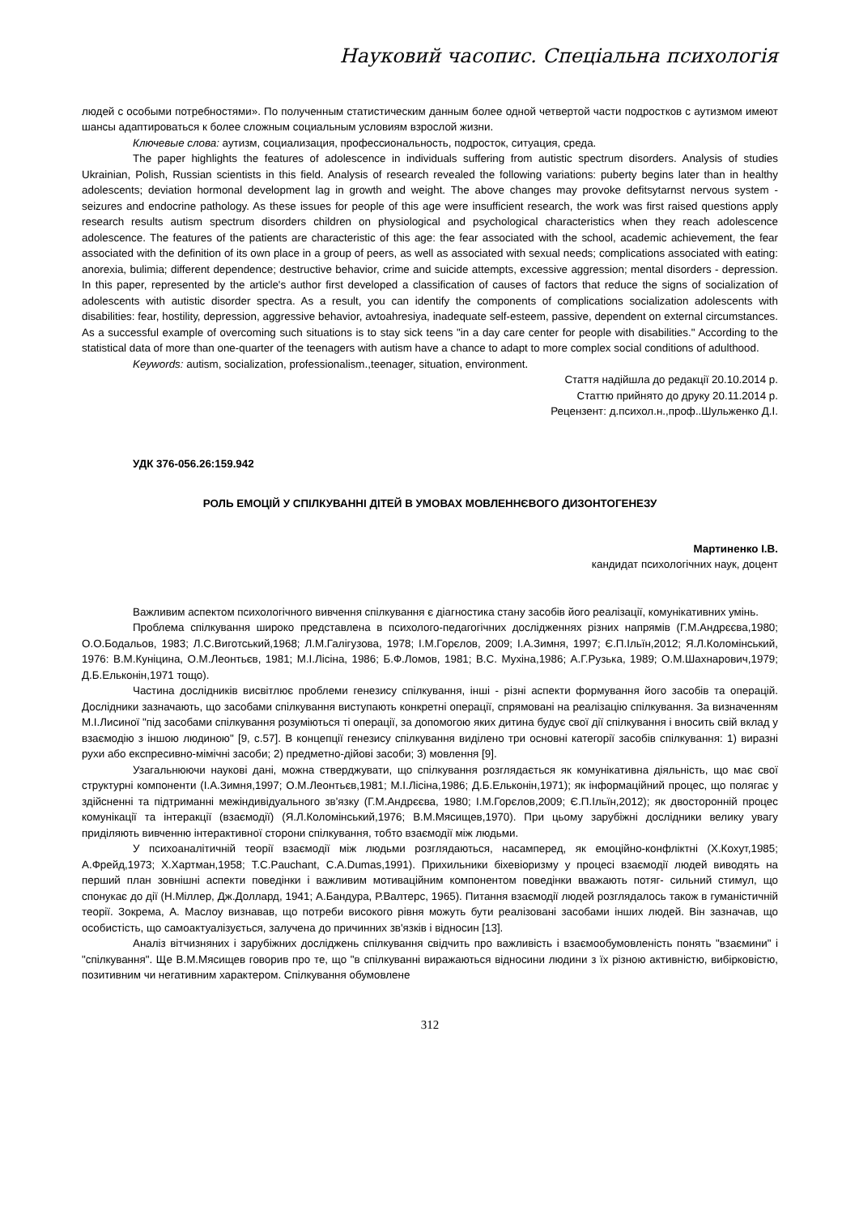Науковий часопис. Спеціальна психологія
людей с особыми потребностями». По полученным статистическим данным более одной четвертой части подростков с аутизмом имеют шансы адаптироваться к более сложным социальным условиям взрослой жизни.
Ключевые слова: аутизм, социализация, профессиональность, подросток, ситуация, среда.
The paper highlights the features of adolescence in individuals suffering from autistic spectrum disorders. Analysis of studies Ukrainian, Polish, Russian scientists in this field. Analysis of research revealed the following variations: puberty begins later than in healthy adolescents; deviation hormonal development lag in growth and weight. The above changes may provoke defitsytarnst nervous system - seizures and endocrine pathology. As these issues for people of this age were insufficient research, the work was first raised questions apply research results autism spectrum disorders children on physiological and psychological characteristics when they reach adolescence adolescence. The features of the patients are characteristic of this age: the fear associated with the school, academic achievement, the fear associated with the definition of its own place in a group of peers, as well as associated with sexual needs; complications associated with eating: anorexia, bulimia; different dependence; destructive behavior, crime and suicide attempts, excessive aggression; mental disorders - depression. In this paper, represented by the article's author first developed a classification of causes of factors that reduce the signs of socialization of adolescents with autistic disorder spectra. As a result, you can identify the components of complications socialization adolescents with disabilities: fear, hostility, depression, aggressive behavior, avtoahresiya, inadequate self-esteem, passive, dependent on external circumstances. As a successful example of overcoming such situations is to stay sick teens "in a day care center for people with disabilities." According to the statistical data of more than one-quarter of the teenagers with autism have a chance to adapt to more complex social conditions of adulthood.
Keywords: autism, socialization, professionalism.,teenager, situation, environment.
Стаття надійшла до редакції 20.10.2014 р.
Статтю прийнято до друку 20.11.2014 р.
Рецензент: д.психол.н.,проф..Шульженко Д.І.
УДК 376-056.26:159.942
РОЛЬ ЕМОЦІЙ У СПІЛКУВАННІ ДІТЕЙ В УМОВАХ МОВЛЕННЄВОГО ДИЗОНТОГЕНЕЗУ
Мартиненко І.В.
кандидат психологічних наук, доцент
Важливим аспектом психологічного вивчення спілкування є діагностика стану засобів його реалізації, комунікативних умінь.
Проблема спілкування широко представлена в психолого-педагогічних дослідженнях різних напрямів (Г.М.Андрєєва,1980; О.О.Бодальов, 1983; Л.С.Виготський,1968; Л.М.Галігузова, 1978; І.М.Горєлов, 2009; І.А.Зимня, 1997; Є.П.Ільїн,2012; Я.Л.Коломінський, 1976: В.М.Куніцина, О.М.Леонтьєв, 1981; М.І.Лісіна, 1986; Б.Ф.Ломов, 1981; В.С. Мухіна,1986; А.Г.Рузька, 1989; О.М.Шахнарович,1979; Д.Б.Ельконін,1971 тощо).
Частина дослідників висвітлює проблеми генезису спілкування, інші - різні аспекти формування його засобів та операцій. Дослідники зазначають, що засобами спілкування виступають конкретні операції, спрямовані на реалізацію спілкування. За визначенням М.І.Лисиної "під засобами спілкування розуміються ті операції, за допомогою яких дитина будує свої дії спілкування і вносить свій вклад у взаємодію з іншою людиною" [9, с.57]. В концепції генезису спілкування виділено три основні категорії засобів спілкування: 1) виразні рухи або експресивно-мімічні засоби; 2) предметно-дійові засоби; 3) мовлення [9].
Узагальнюючи наукові дані, можна стверджувати, що спілкування розглядається як комунікативна діяльність, що має свої структурні компоненти (І.А.Зимня,1997; О.М.Леонтьєв,1981; М.І.Лісіна,1986; Д.Б.Ельконін,1971); як інформаційний процес, що полягає у здійсненні та підтриманні межіндивідуального зв'язку (Г.М.Андрєєва, 1980; І.М.Горєлов,2009; Є.П.Ільїн,2012); як двосторонній процес комунікації та інтеракції (взаємодії) (Я.Л.Коломінський,1976; В.М.Мясищев,1970). При цьому зарубіжні дослідники велику увагу приділяють вивченню інтерактивної сторони спілкування, тобто взаємодії між людьми.
У психоаналітичній теорії взаємодії між людьми розглядаються, насамперед, як емоційно-конфліктні (Х.Кохут,1985; А.Фрейд,1973; Х.Хартман,1958; T.C.Pauchant, C.A.Dumas,1991). Прихильники біхевіоризму у процесі взаємодії людей виводять на перший план зовнішні аспекти поведінки і важливим мотиваційним компонентом поведінки вважають потяг- сильний стимул, що спонукає до дії (Н.Міллер, Дж.Доллард, 1941; А.Бандура, Р.Валтерс, 1965). Питання взаємодії людей розглядалось також в гуманістичній теорії. Зокрема, А. Маслоу визнавав, що потреби високого рівня можуть бути реалізовані засобами інших людей. Він зазначав, що особистість, що самоактуалізується, залучена до причинних зв'язків і відносин [13].
Аналіз вітчизняних і зарубіжних досліджень спілкування свідчить про важливість і взаємообумовленість понять "взаємини" і "спілкування". Ще В.М.Мясищев говорив про те, що "в спілкуванні виражаються відносини людини з їх різною активністю, вибірковістю, позитивним чи негативним характером. Спілкування обумовлене
312